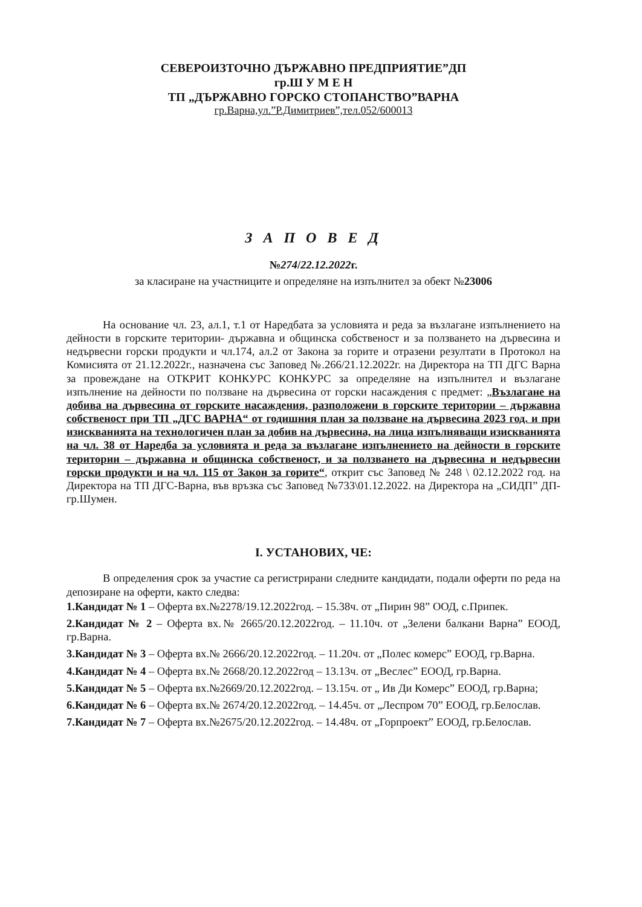СЕВЕРОИЗТОЧНО ДЪРЖАВНО ПРЕДПРИЯТИЕ”ДП
гр.Ш У М Е Н
ТП „ДЪРЖАВНО ГОРСКО СТОПАНСТВО”ВАРНА
гр.Варна,ул.”Р.Димитриев”,тел.052/600013
З А П О В Е Д
№274/22.12.2022г.
за класиране на участниците и определяне на изпълнител за обект №23006
На основание чл. 23, ал.1, т.1 от Наредбата за условията и реда за възлагане изпълнението на дейности в горските територии- държавна и общинска собственост и за ползването на дървесина и недървесни горски продукти и чл.174, ал.2 от Закона за горите и отразени резултати в Протокол на Комисията от 21.12.2022г., назначена със Заповед №.266/21.12.2022г. на Директора на ТП ДГС Варна за провеждане на ОТКРИТ КОНКУРС КОНКУРС за определяне на изпълнител и възлагане изпълнение на дейности по ползване на дървесина от горски насаждения с предмет: „Възлагане на добива на дървесина от горските насаждения, разположени в горските територии – държавна собственост при ТП „ДГС ВАРНА“ от годишния план за ползване на дървесина 2023 год. и при изискванията на технологичен план за добив на дървесина, на лица изпълняващи изискванията на чл. 38 от Наредба за условията и реда за възлагане изпълнението на дейности в горските територии – държавна и общинска собственост, и за ползването на дървесина и недървесни горски продукти и на чл. 115 от Закон за горите“, открит със Заповед № 248 \ 02.12.2022 год. на Директора на ТП ДГС-Варна, във връзка със Заповед №733\01.12.2022. на Директора на „СИДП” ДП-гр.Шумен.
I. УСТАНОВИХ, ЧЕ:
В определения срок за участие са регистрирани следните кандидати, подали оферти по реда на депозиране на оферти, както следва:
1.Кандидат № 1 – Оферта вх.№2278/19.12.2022год. – 15.38ч. от „Пирин 98” ООД, с.Припек.
2.Кандидат № 2 – Оферта вх.№ 2665/20.12.2022год. – 11.10ч. от „Зелени балкани Варна” ЕООД, гр.Варна.
3.Кандидат № 3 – Оферта вх.№ 2666/20.12.2022год. – 11.20ч. от „Полес комерс” ЕООД, гр.Варна.
4.Кандидат № 4 – Оферта вх.№ 2668/20.12.2022год – 13.13ч. от „Веслес” ЕООД, гр.Варна.
5.Кандидат № 5 – Оферта вх.№2669/20.12.2022год. – 13.15ч. от „ Ив Ди Комерс” ЕООД, гр.Варна;
6.Кандидат № 6 – Оферта вх.№ 2674/20.12.2022год. – 14.45ч. от „Леспром 70” ЕООД, гр.Белослав.
7.Кандидат № 7 – Оферта вх.№2675/20.12.2022год. – 14.48ч. от „Горпроект” ЕООД, гр.Белослав.